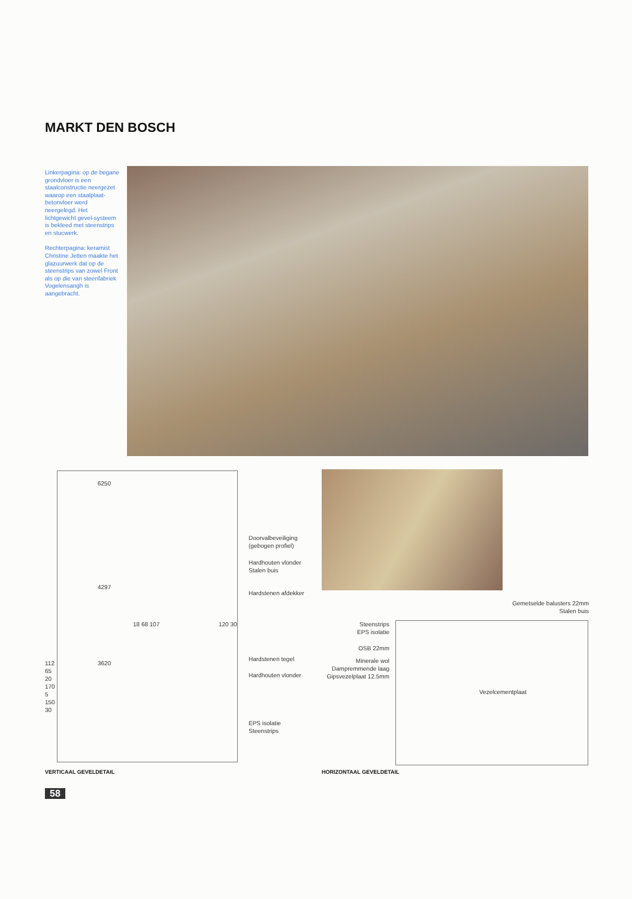MARKT DEN BOSCH
Linkerpagina: op de begane grondvloer is een staalconstructie neergezet waarop een staalplaat-betonvloer werd neergelegd. Het lichtgewicht gevel-systeem is bekleed met steenstrips en stucwerk.
Rechterpagina: keramist Christine Jetten maakte het glazuurwerk dat op de steenstrips van zowel Front als op die van steenfabriek Vogelensangh is aangebracht.
6250
Doorvalbeveiliging
(gebogen profiel)
Hardhouten vlonder
Stalen buis
4297
Hardstenen afdekker
18 68 107 120 30
3620
Hardstenen tegel
Hardhouten vlonder
112 65 20 170 5 150 30
EPS isolatie
Steenstrips
Gemetselde balusters 22mm
Stalen buis
Steenstrips
EPS isolatie
OSB 22mm
Minerale wol
Dampremmende laag
Gipsvezelplaat 12.5mm
Vezelcementplaat
VERTICAAL GEVELDETAIL HORIZONTAAL GEVELDETAIL
58